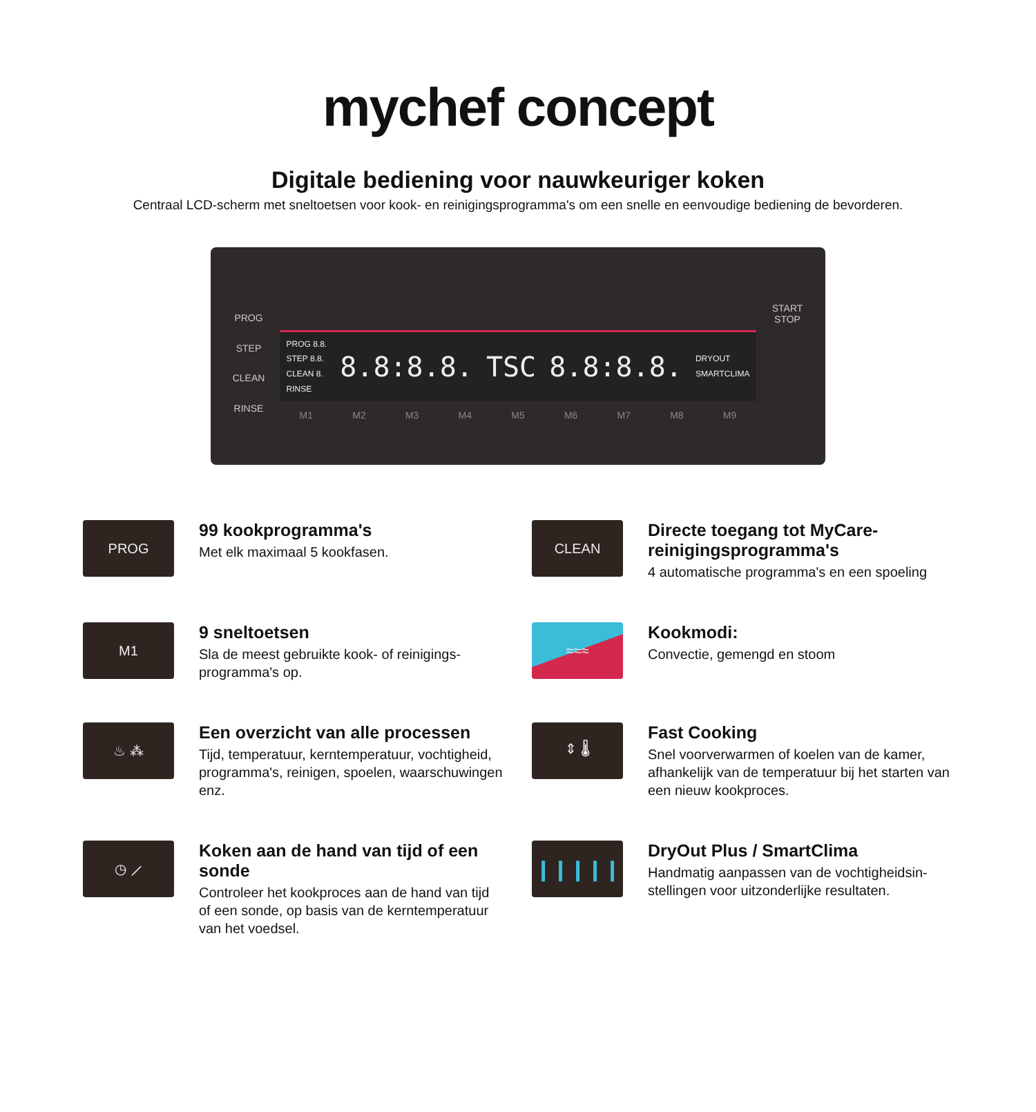mychef concept
Digitale bediening voor nauwkeuriger koken
Centraal LCD-scherm met sneltoetsen voor kook- en reinigingsprogramma's om een snelle en eenvoudige bediening de bevorderen.
PROG
STEP
CLEAN
RINSE
PROG 8.8.
STEP 8.8.
CLEAN 8.
RINSE 8.8:8.8. TSC 8.8:8.8. DRYOUT
SMARTCLIMA
M1 M2 M3 M4 M5 M6 M7 M8 M9
START
STOP
PROG
99 kookprogramma's
Met elk maximaal 5 kookfasen.
CLEAN
Directe toegang tot MyCare-reinigingsprogramma's
4 automatische programma's en een spoeling
M1
9 sneltoetsen
Sla de meest gebruikte kook- of reinigings-programma's op.
≈≈≈
Kookmodi:
Convectie, gemengd en stoom
♨ ⁂
Een overzicht van alle processen
Tijd, temperatuur, kerntemperatuur, vochtigheid, programma's, reinigen, spoelen, waarschuwingen enz.
⇕ 🌡
Fast Cooking
Snel voorverwarmen of koelen van de kamer, afhankelijk van de temperatuur bij het starten van een nieuw kookproces.
◷ ⟋
Koken aan de hand van tijd of een sonde
Controleer het kookproces aan de hand van tijd of een sonde, op basis van de kerntemperatuur van het voedsel.
❙❙❙❙❙
DryOut Plus / SmartClima
Handmatig aanpassen van de vochtigheidsin-stellingen voor uitzonderlijke resultaten.